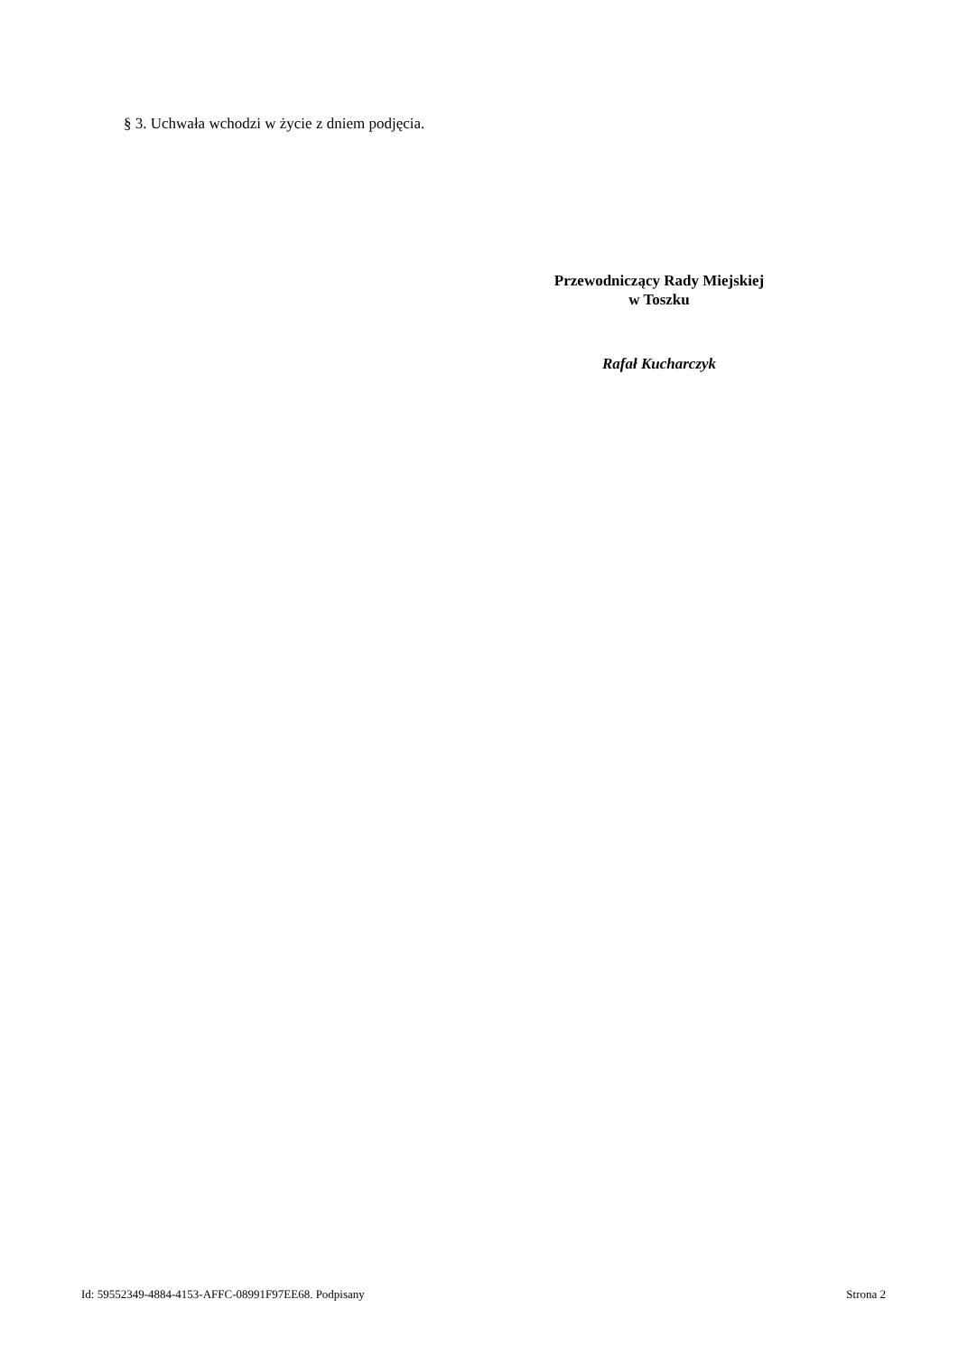§ 3. Uchwała wchodzi w życie z dniem podjęcia.
Przewodniczący Rady Miejskiej
w Toszku
Rafał Kucharczyk
Id: 59552349-4884-4153-AFFC-08991F97EE68. Podpisany Strona 2